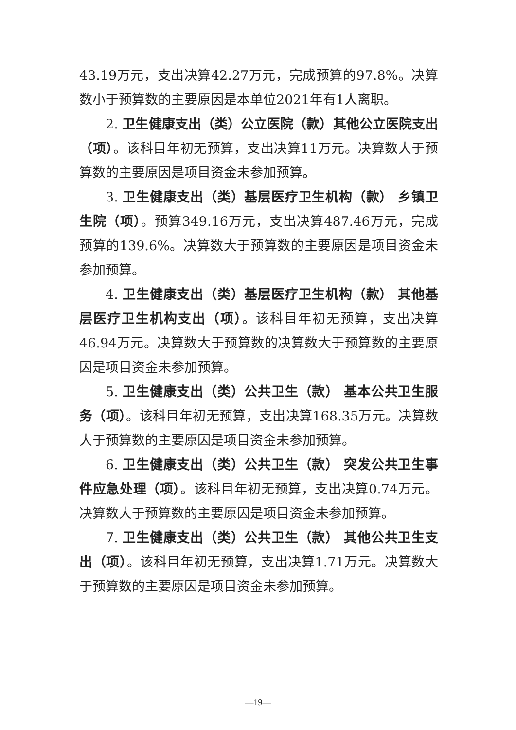43.19万元，支出决算42.27万元，完成预算的97.8%。决算数小于预算数的主要原因是本单位2021年有1人离职。
2. 卫生健康支出（类）公立医院（款）其他公立医院支出（项）。该科目年初无预算，支出决算11万元。决算数大于预算数的主要原因是项目资金未参加预算。
3. 卫生健康支出（类）基层医疗卫生机构（款） 乡镇卫生院（项）。预算349.16万元，支出决算487.46万元，完成预算的139.6%。决算数大于预算数的主要原因是项目资金未参加预算。
4. 卫生健康支出（类）基层医疗卫生机构（款） 其他基层医疗卫生机构支出（项）。该科目年初无预算，支出决算46.94万元。决算数大于预算数的决算数大于预算数的主要原因是项目资金未参加预算。
5. 卫生健康支出（类）公共卫生（款） 基本公共卫生服务（项）。该科目年初无预算，支出决算168.35万元。决算数大于预算数的主要原因是项目资金未参加预算。
6. 卫生健康支出（类）公共卫生（款） 突发公共卫生事件应急处理（项）。该科目年初无预算，支出决算0.74万元。决算数大于预算数的主要原因是项目资金未参加预算。
7. 卫生健康支出（类）公共卫生（款） 其他公共卫生支出（项）。该科目年初无预算，支出决算1.71万元。决算数大于预算数的主要原因是项目资金未参加预算。
—19—